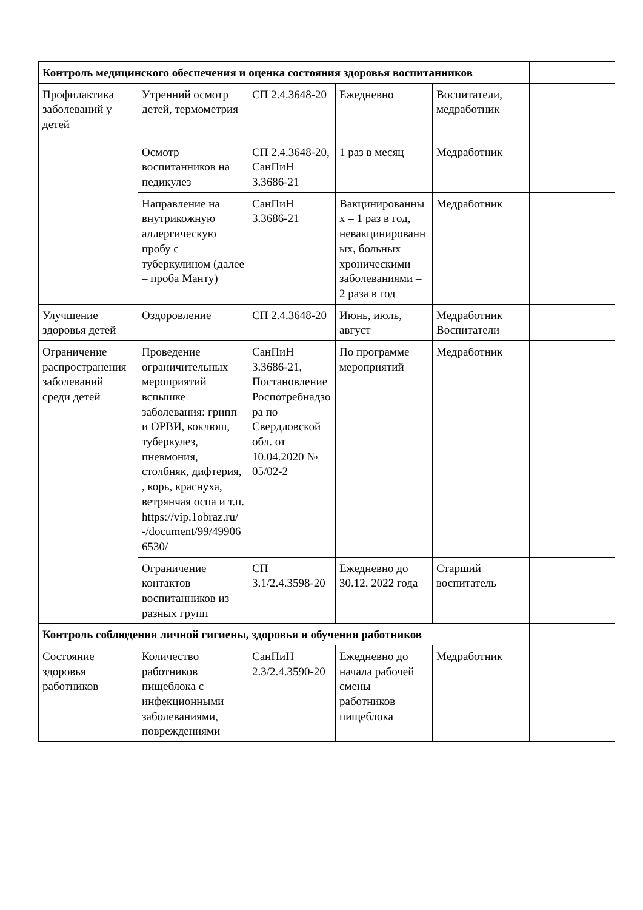| Контроль медицинского обеспечения и оценка состояния здоровья воспитанников | | | | | |
| Профилактика заболеваний у детей | Утренний осмотр детей, термометрия | СП 2.4.3648-20 | Ежедневно | Воспитатели, медработник | |
| | Осмотр воспитанников на педикулез | СП 2.4.3648-20, СанПиН 3.3686-21 | 1 раз в месяц | Медработник | |
| | Направление на внутрикожную аллергическую пробу с туберкулином (далее – проба Манту) | СанПиН 3.3686-21 | Вакцинированных – 1 раз в год, невакцинированных, больных хроническими заболеваниями – 2 раза в год | Медработник | |
| Улучшение здоровья детей | Оздоровление | СП 2.4.3648-20 | Июнь, июль, август | Медработник Воспитатели | |
| Ограничение распространения заболеваний среди детей | Проведение ограничительных мероприятий вспышке заболевания: грипп и ОРВИ, коклюш, туберкулез, пневмония, столбняк, дифтерия, , корь, краснуха, ветрянчая оспа и т.п. https://vip.1obraz.ru/ -/document/99/499066530/ | СанПиН 3.3686-21, Постановление Роспотребнадзора по Свердловской обл. от 10.04.2020 № 05/02-2 | По программе мероприятий | Медработник | |
| | Ограничение контактов воспитанников из разных групп | СП 3.1/2.4.3598-20 | Ежедневно до 30.12. 2022 года | Старший воспитатель | |
| Контроль соблюдения личной гигиены, здоровья и обучения работников | | | | | |
| Состояние здоровья работников | Количество работников пищеблока с инфекционными заболеваниями, повреждениями | СанПиН 2.3/2.4.3590-20 | Ежедневно до начала рабочей смены работников пищеблока | Медработник | |